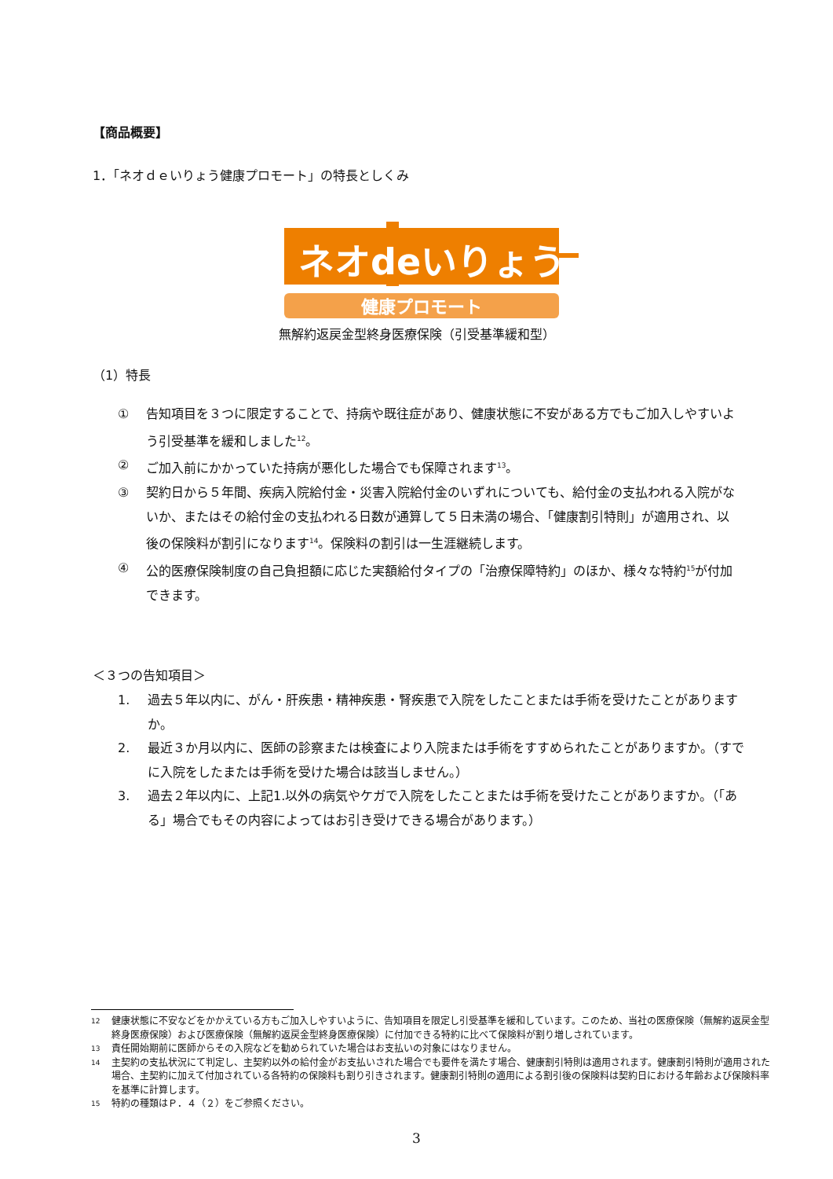【商品概要】
1．「ネオｄｅいりょう健康プロモート」の特長としくみ
ネオdeいりょう
健康プロモート
無解約返戻金型終身医療保険（引受基準緩和型）
（1）特長
① 告知項目を３つに限定することで、持病や既往症があり、健康状態に不安がある方でもご加入しやすいよう引受基準を緩和しました<sup>12</sup>。
② ご加入前にかかっていた持病が悪化した場合でも保障されます<sup>13</sup>。
③ 契約日から５年間、疾病入院給付金・災害入院給付金のいずれについても、給付金の支払われる入院がないか、またはその給付金の支払われる日数が通算して５日未満の場合、「健康割引特則」が適用され、以後の保険料が割引になります<sup>14</sup>。保険料の割引は一生涯継続します。
④ 公的医療保険制度の自己負担額に応じた実額給付タイプの「治療保障特約」のほか、様々な特約<sup>15</sup>が付加できます。
＜３つの告知項目＞
1. 過去５年以内に、がん・肝疾患・精神疾患・腎疾患で入院をしたことまたは手術を受けたことがありますか。
2. 最近３か月以内に、医師の診察または検査により入院または手術をすすめられたことがありますか。（すでに入院をしたまたは手術を受けた場合は該当しません。）
3. 過去２年以内に、上記1.以外の病気やケガで入院をしたことまたは手術を受けたことがありますか。（「ある」場合でもその内容によってはお引き受けできる場合があります。）
12 健康状態に不安などをかかえている方もご加入しやすいように、告知項目を限定し引受基準を緩和しています。このため、当社の医療保険（無解約返戻金型終身医療保険）および医療保険（無解約返戻金型終身医療保険）に付加できる特約に比べて保険料が割り増しされています。
13 責任開始期前に医師からその入院などを勧められていた場合はお支払いの対象にはなりません。
14 主契約の支払状況にて判定し、主契約以外の給付金がお支払いされた場合でも要件を満たす場合、健康割引特則は適用されます。健康割引特則が適用された場合、主契約に加えて付加されている各特約の保険料も割り引きされます。健康割引特則の適用による割引後の保険料は契約日における年齢および保険料率を基準に計算します。
15 特約の種類はＰ．４（２）をご参照ください。
3